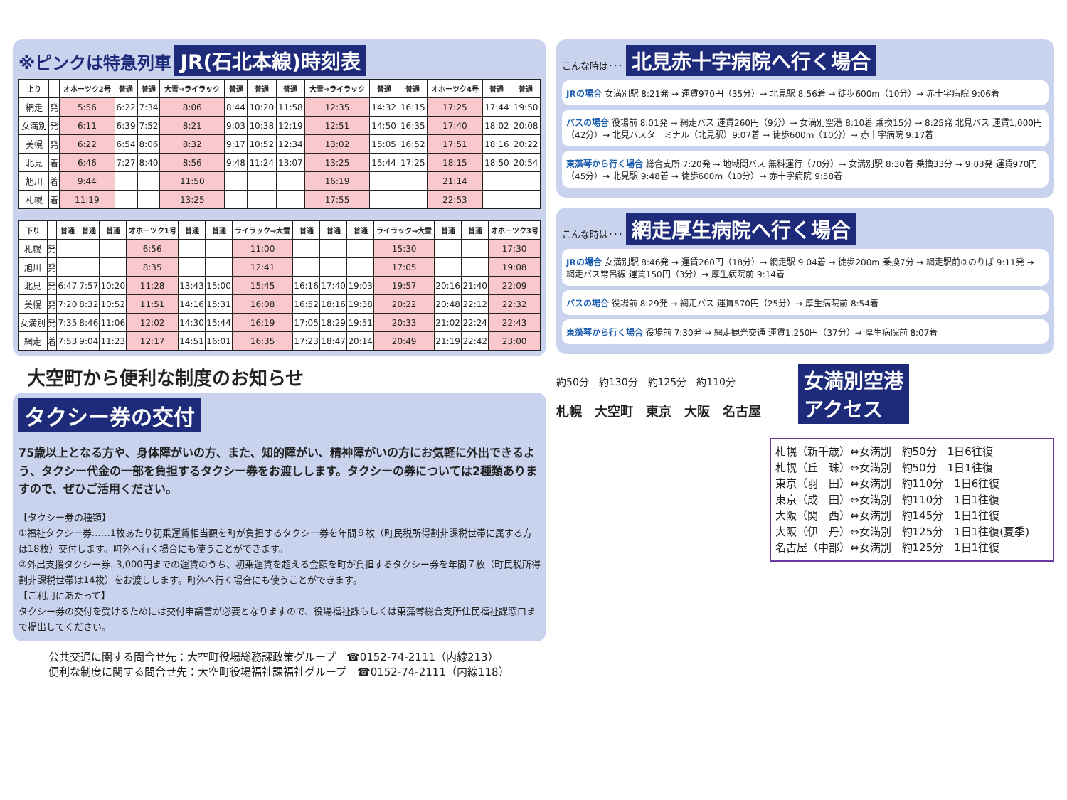※ピンクは特急列車 JR(石北本線)時刻表
| 上り | | オホーツク2号 | 普通 | 普通 | 大雪⇒ライラック | 普通 | 普通 | 普通 | 大雪⇒ライラック | 普通 | 普通 | オホーツク4号 | 普通 | 普通 |
| --- | --- | --- | --- | --- | --- | --- | --- | --- | --- | --- | --- | --- | --- | --- |
| 網走 | 発 | 5:56 | 6:22 | 7:34 | 8:06 | 8:44 | 10:20 | 11:58 | 12:35 | 14:32 | 16:15 | 17:25 | 17:44 | 19:50 |
| 女満別 | 発 | 6:11 | 6:39 | 7:52 | 8:21 | 9:03 | 10:38 | 12:19 | 12:51 | 14:50 | 16:35 | 17:40 | 18:02 | 20:08 |
| 美幌 | 発 | 6:22 | 6:54 | 8:06 | 8:32 | 9:17 | 10:52 | 12:34 | 13:02 | 15:05 | 16:52 | 17:51 | 18:16 | 20:22 |
| 北見 | 着 | 6:46 | 7:27 | 8:40 | 8:56 | 9:48 | 11:24 | 13:07 | 13:25 | 15:44 | 17:25 | 18:15 | 18:50 | 20:54 |
| 旭川 | 着 | 9:44 | | | 11:50 | | | | 16:19 | | | 21:14 | | |
| 札幌 | 着 | 11:19 | | | 13:25 | | | | 17:55 | | | 22:53 | | |
| 下り | | 普通 | 普通 | 普通 | オホーツク1号 | 普通 | 普通 | ライラック⇒大雪 | 普通 | 普通 | 普通 | ライラック⇒大雪 | 普通 | 普通 | オホーツク3号 |
| --- | --- | --- | --- | --- | --- | --- | --- | --- | --- | --- | --- | --- | --- | --- | --- |
| 札幌 | 発 | | | | 6:56 | | | 11:00 | | | | 15:30 | | | 17:30 |
| 旭川 | 発 | | | | 8:35 | | | 12:41 | | | | 17:05 | | | 19:08 |
| 北見 | 発 | 6:47 | 7:57 | 10:20 | 11:28 | 13:43 | 15:00 | 15:45 | 16:16 | 17:40 | 19:03 | 19:57 | 20:16 | 21:40 | 22:09 |
| 美幌 | 発 | 7:20 | 8:32 | 10:52 | 11:51 | 14:16 | 15:31 | 16:08 | 16:52 | 18:16 | 19:38 | 20:22 | 20:48 | 22:12 | 22:32 |
| 女満別 | 発 | 7:35 | 8:46 | 11:06 | 12:02 | 14:30 | 15:44 | 16:19 | 17:05 | 18:29 | 19:51 | 20:33 | 21:02 | 22:24 | 22:43 |
| 網走 | 着 | 7:53 | 9:04 | 11:23 | 12:17 | 14:51 | 16:01 | 16:35 | 17:23 | 18:47 | 20:14 | 20:49 | 21:19 | 22:42 | 23:00 |
大空町から便利な制度のお知らせ
タクシー券の交付
75歳以上となる方や、身体障がいの方、また、知的障がい、精神障がいの方にお気軽に外出できるよう、タクシー代金の一部を負担するタクシー券をお渡しします。タクシーの券については2種類ありますので、ぜひご活用ください。
【タクシー券の種類】
①福祉タクシー券……1枚あたり初乗運賃相当額を町が負担するタクシー券を年間９枚（町民税所得割非課税世帯に属する方は18枚）交付します。町外へ行く場合にも使うことができます。
②外出支援タクシー券‥3,000円までの運賃のうち、初乗運賃を超える金額を町が負担するタクシー券を年間７枚（町民税所得割非課税世帯は14枚）をお渡しします。町外へ行く場合にも使うことができます。
【ご利用にあたって】
タクシー券の交付を受けるためには交付申請書が必要となりますので、役場福祉課もしくは東藻琴総合支所住民福祉課窓口まで提出してください。
公共交通に関する問合せ先：大空町役場総務課政策グループ　☎0152-74-2111（内線213）
便利な制度に関する問合せ先：大空町役場福祉課福祉グループ　☎0152-74-2111（内線118）
こんな時は･･･ 北見赤十字病院へ行く場合
JRの場合 女満別駅 8:21発 → 運賃970円（35分）→ 北見駅 8:56着 → 徒歩600m（10分）→ 赤十字病院 9:06着
バスの場合 役場前 8:01発 → 網走バス 運賃260円（9分）→ 女満別空港 8:10着 乗換15分 → 8:25発 北見バス 運賃1,000円（42分）→ 北見バスターミナル（北見駅）9:07着 → 徒歩600m（10分）→ 赤十字病院 9:17着
東藻琴から行く場合 総合支所 7:20発 → 地域間バス 無料運行（70分）→ 女満別駅 8:30着 乗換33分 → 9:03発 運賃970円（45分）→ 北見駅 9:48着 → 徒歩600m（10分）→ 赤十字病院 9:58着
こんな時は･･･ 網走厚生病院へ行く場合
JRの場合 女満別駅 8:46発 → 運賃260円（18分）→ 網走駅 9:04着 → 徒歩200m 乗換7分 → 網走駅前③のりば 9:11発 → 網走バス常呂線 運賃150円（3分）→ 厚生病院前 9:14着
バスの場合 役場前 8:29発 → 網走バス 運賃570円（25分）→ 厚生病院前 8:54着
東藻琴から行く場合 役場前 7:30発 → 網走観光交通 運賃1,250円（37分）→ 厚生病院前 8:07着
約50分　約130分　約125分　約110分
札幌　大空町　東京　大阪　名古屋
女満別空港
アクセス
札幌（新千歳）⇔女満別　約50分　1日6往復
札幌（丘　珠）⇔女満別　約50分　1日1往復
東京（羽　田）⇔女満別　約110分　1日6往復
東京（成　田）⇔女満別　約110分　1日1往復
大阪（関　西）⇔女満別　約145分　1日1往復
大阪（伊　丹）⇔女満別　約125分　1日1往復(夏季)
名古屋（中部）⇔女満別　約125分　1日1往復